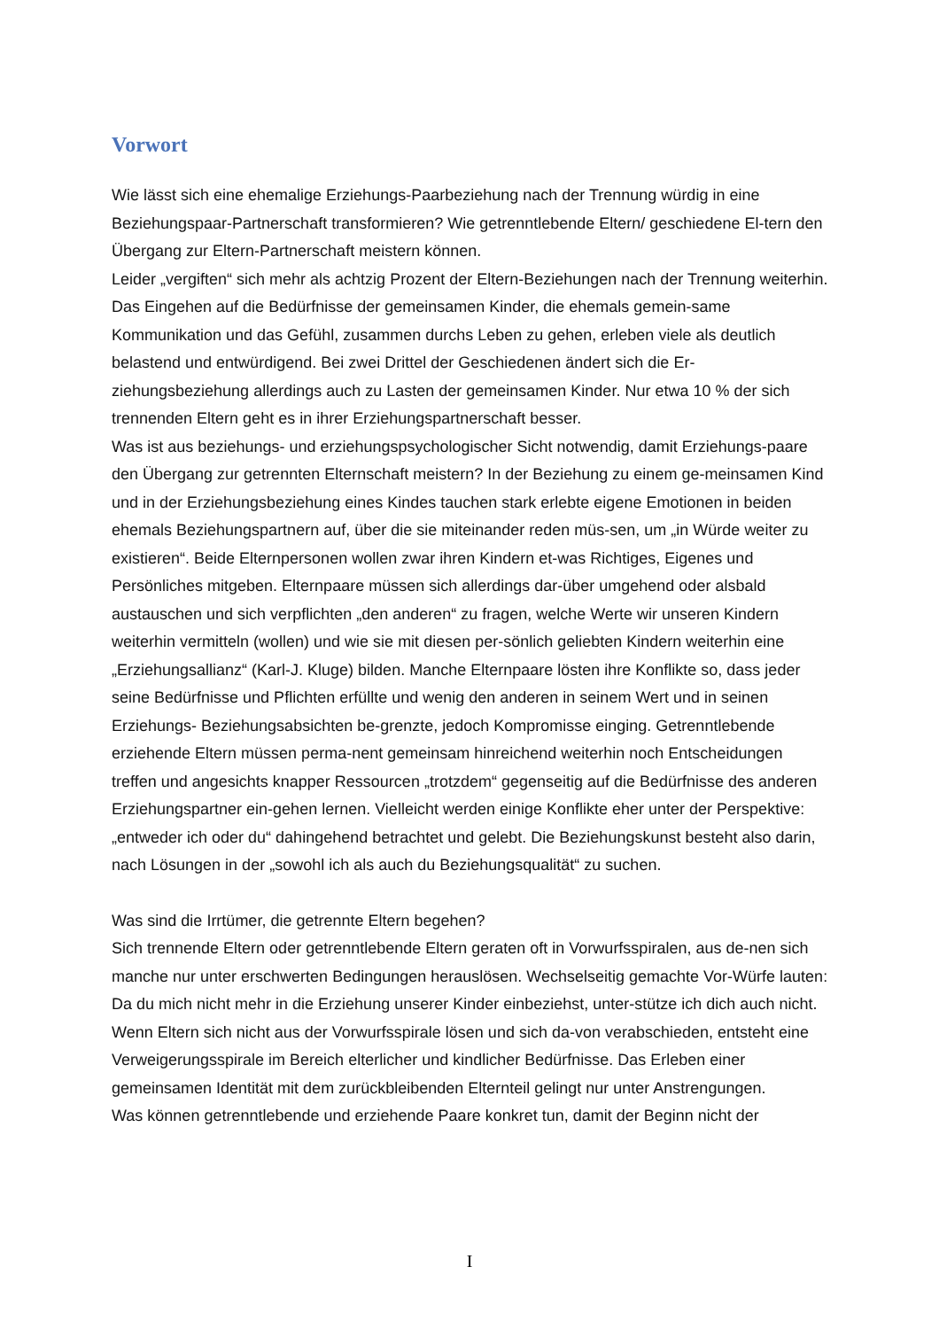Vorwort
Wie lässt sich eine ehemalige Erziehungs-Paarbeziehung nach der Trennung würdig in eine Beziehungspaar-Partnerschaft transformieren? Wie getrenntlebende Eltern/ geschiedene El-tern den Übergang zur Eltern-Partnerschaft meistern können.
Leider „vergiften“ sich mehr als achtzig Prozent der Eltern-Beziehungen nach der Trennung weiterhin. Das Eingehen auf die Bedürfnisse der gemeinsamen Kinder, die ehemals gemein-same Kommunikation und das Gefühl, zusammen durchs Leben zu gehen, erleben viele als deutlich belastend und entwürdigend. Bei zwei Drittel der Geschiedenen ändert sich die Er-ziehungsbeziehung allerdings auch zu Lasten der gemeinsamen Kinder. Nur etwa 10 % der sich trennenden Eltern geht es in ihrer Erziehungspartnerschaft besser.
Was ist aus beziehungs- und erziehungspsychologischer Sicht notwendig, damit Erziehungs-paare den Übergang zur getrennten Elternschaft meistern? In der Beziehung zu einem ge-meinsamen Kind und in der Erziehungsbeziehung eines Kindes tauchen stark erlebte eigene Emotionen in beiden ehemals Beziehungspartnern auf, über die sie miteinander reden müs-sen, um „in Würde weiter zu existieren“. Beide Elternpersonen wollen zwar ihren Kindern et-was Richtiges, Eigenes und Persönliches mitgeben. Elternpaare müssen sich allerdings dar-über umgehend oder alsbald austauschen und sich verpflichten „den anderen“ zu fragen, welche Werte wir unseren Kindern weiterhin vermitteln (wollen) und wie sie mit diesen per-sönlich geliebten Kindern weiterhin eine „Erziehungsallianz“ (Karl-J. Kluge) bilden. Manche Elternpaare lösten ihre Konflikte so, dass jeder seine Bedürfnisse und Pflichten erfüllte und wenig den anderen in seinem Wert und in seinen Erziehungs- Beziehungsabsichten be-grenzte, jedoch Kompromisse einging. Getrenntlebende erziehende Eltern müssen perma-nent gemeinsam hinreichend weiterhin noch Entscheidungen treffen und angesichts knapper Ressourcen „trotzdem“ gegenseitig auf die Bedürfnisse des anderen Erziehungspartner ein-gehen lernen. Vielleicht werden einige Konflikte eher unter der Perspektive: „entweder ich oder du“ dahingehend betrachtet und gelebt. Die Beziehungskunst besteht also darin, nach Lösungen in der „sowohl ich als auch du Beziehungsqualität“ zu suchen.
Was sind die Irrtümer, die getrennte Eltern begehen?
Sich trennende Eltern oder getrenntlebende Eltern geraten oft in Vorwurfsspiralen, aus de-nen sich manche nur unter erschwerten Bedingungen herauslösen. Wechselseitig gemachte Vor-Würfe lauten: Da du mich nicht mehr in die Erziehung unserer Kinder einbeziehst, unter-stütze ich dich auch nicht. Wenn Eltern sich nicht aus der Vorwurfsspirale lösen und sich da-von verabschieden, entsteht eine Verweigerungsspirale im Bereich elterlicher und kindlicher Bedürfnisse. Das Erleben einer gemeinsamen Identität mit dem zurückbleibenden Elternteil gelingt nur unter Anstrengungen.
Was können getrenntlebende und erziehende Paare konkret tun, damit der Beginn nicht der
I